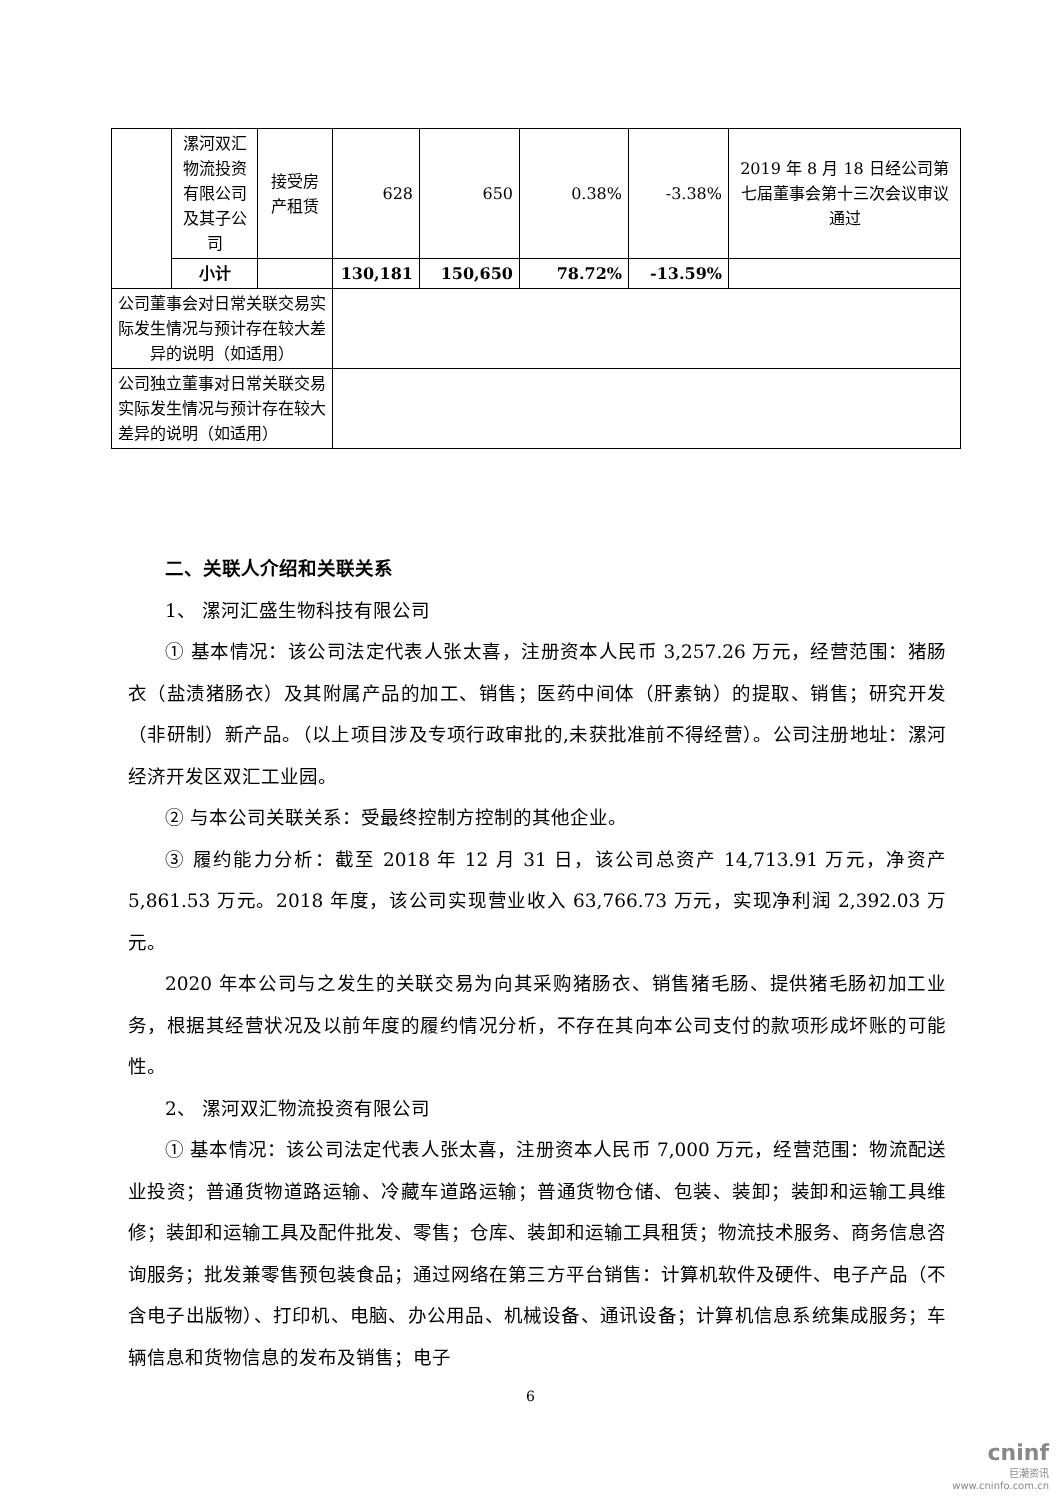| | 漯河双汇物流投资有限公司及其子公司 | 接受房产租赁 | 628 | 650 | 0.38% | -3.38% | 2019 年 8 月 18 日经公司第七届董事会第十三次会议审议通过 |
| | 小计 | | 130,181 | 150,650 | 78.72% | -13.59% | |
| 公司董事会对日常关联交易实际发生情况与预计存在较大差异的说明（如适用） | | | | | | | |
| 公司独立董事对日常关联交易实际发生情况与预计存在较大差异的说明（如适用） | | | | | | | |
二、关联人介绍和关联关系
1、 漯河汇盛生物科技有限公司
① 基本情况：该公司法定代表人张太喜，注册资本人民币 3,257.26 万元，经营范围：猪肠衣（盐渍猪肠衣）及其附属产品的加工、销售；医药中间体（肝素钠）的提取、销售；研究开发（非研制）新产品。（以上项目涉及专项行政审批的,未获批准前不得经营）。公司注册地址：漯河经济开发区双汇工业园。
② 与本公司关联关系：受最终控制方控制的其他企业。
③ 履约能力分析：截至 2018 年 12 月 31 日，该公司总资产 14,713.91 万元，净资产 5,861.53 万元。2018 年度，该公司实现营业收入 63,766.73 万元，实现净利润 2,392.03 万元。
2020 年本公司与之发生的关联交易为向其采购猪肠衣、销售猪毛肠、提供猪毛肠初加工业务，根据其经营状况及以前年度的履约情况分析，不存在其向本公司支付的款项形成坏账的可能性。
2、 漯河双汇物流投资有限公司
① 基本情况：该公司法定代表人张太喜，注册资本人民币 7,000 万元，经营范围：物流配送业投资；普通货物道路运输、冷藏车道路运输；普通货物仓储、包装、装卸；装卸和运输工具维修；装卸和运输工具及配件批发、零售；仓库、装卸和运输工具租赁；物流技术服务、商务信息咨询服务；批发兼零售预包装食品；通过网络在第三方平台销售：计算机软件及硬件、电子产品（不含电子出版物）、打印机、电脑、办公用品、机械设备、通讯设备；计算机信息系统集成服务；车辆信息和货物信息的发布及销售；电子
6
cninf
巨潮资讯
www.cninfo.com.cn